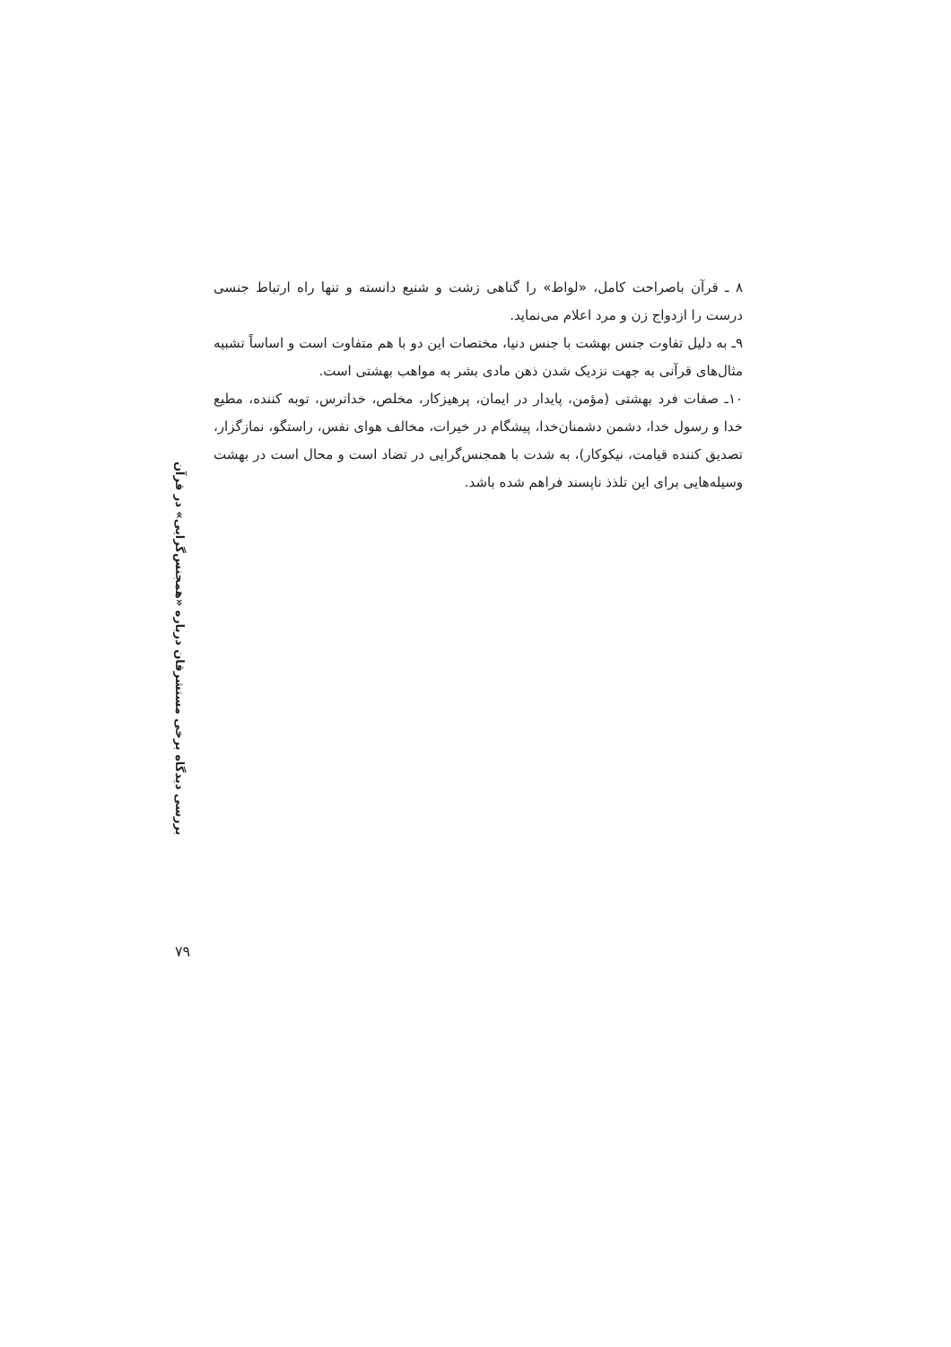۸ ـ قرآن باصراحت کامل، «لواط» را گناهی زشت و شنیع دانسته و تنها راه ارتباط جنسی درست را ازدواج زن و مرد اعلام می‌نماید.
۹ـ به دلیل تفاوت جنس بهشت با جنس دنیا، مختصات این دو با هم متفاوت است و اساساً تشبیه مثال‌های قرآنی به جهت نزدیک شدن ذهن مادی بشر به مواهب بهشتی است.
۱۰ـ صفات فرد بهشتی (مؤمن، پایدار در ایمان، پرهیزکار، مخلص، خداترس، توبه کننده، مطیع خدا و رسول خدا، دشمن دشمنان‌خدا، پیشگام در خیرات، مخالف هوای نفس، راستگو، نمازگزار، تصدیق کننده قیامت، نیکوکار)، به شدت با همجنس‌گرایی در تضاد است و محال است در بهشت وسیله‌هایی برای این تلذذ ناپسند فراهم شده باشد.
بررسی دیدگاه برخی مستشرقان درباره «همجنس‌گرایی» در قرآن
۷۹